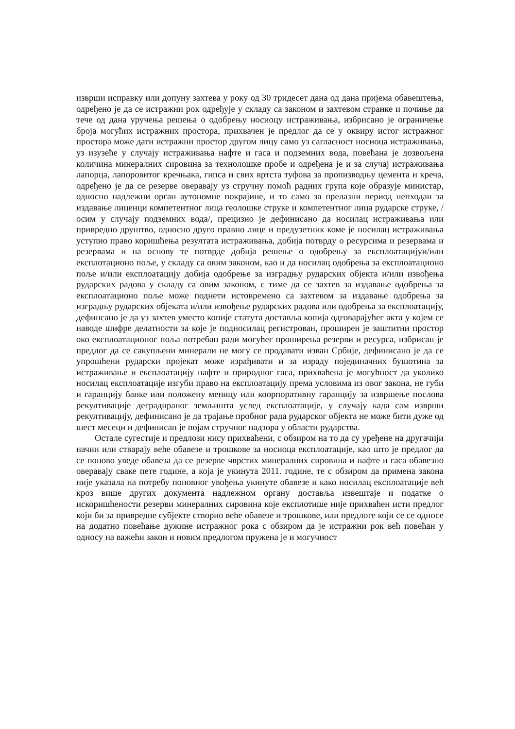изврши исправку или допуну захтева у року од 30 тридесет дана од дана пријема обавештења, одређено је да се истражни рок одређује у складу са законом и захтевом странке и почиње да тече од дана уручења решења о одобрењу носиоцу истраживања, избрисано је ограничење броја могућих истражних простора, прихвачен је предлог да се у оквиру истог истражног простора може дати истражни простор другом лицу само уз сагласност носиоца истраживања, уз изузеће у случају истраживања нафте и гаса и подземних вода, повећана је дозвољена количина минералних сировина за технолошке пробе и одређена је и за случај истраживања лапорца, лапоровитог кречњака, гипса и свих вртста туфова за пропизводњу цемента и креча, одређено је да се резерве оверавају уз стручну помоћ радних група које образује министар, односно надлежни орган аутономне покрајине, и то само за прелазни период непходан за издавање лиценци компетентног лица геолошке струке и компетентног лица рударске струке, /осим у случају подземних вода/, прецизно је дефинисано да носилац истраживања или привредно друштво, односно друго правно лице и предузетник коме је носилац истраживања уступио право коришћења резултата истраживања, добија потврду о ресурсима и резервама и резервама и на основу те потврде добија решење о одобрењу за експлоатацијуи/или експлотационо поље, у складу са овим законом, као и да носилац одобрења за експлоатационо поље и/или експлоатацију добија одобрење за изградњу рударских објекта и/или извођења рударских радова у складу са овим законом, с тиме да се захтев за издавање одобрења за експлоатационо поље може поднети истовремено са захтевом за издавање одобрења за изградњу рударских објеката и/или извођење рударских радова или одобрења за експлоатацију, дефинсано је да уз захтев уместо копије статута доставља копија одговарајућег акта у којем се наводе шифре делатности за које је подносилац регистрован, проширен је заштитни простор око експлоатационог поља потребан ради могућег проширења резерви и ресурса, избрисан је предлог да се сакупљени минерали не могу се продавати изван Србије, дефинисано је да се упрошћени рударски пројекат може израђивати и за израду појединачних бушотина за истраживање и експлоатацију нафте и природног гаса, прихваћена је могућност да уколико носилац експлоатације изгуби право на експлоатацију према условима из овог закона, не губи и гаранцију банке или положену меницу или коорпоративну гаранцију за извршење послова рекултивације деградираног земљишта услед експлоатације, у случају када сам изврши рекултивацију, дефинисано је да трајање пробног рада рударског објекта не може бити дуже од шест месеци и дефинисан је појам стручног надзора у области рударства.
Остале сугестије и предлози нису прихваћени, с обзиром на то да су уређене на другачији начин или стварају веће обавезе и трошкове за носиоца експлоатације, као што је предлог да се поново уведе обавеза да се резерве чврстих минералних сировина и нафте и гаса обавезно оверавају сваке пете године, а која је укинута 2011. године, те с обзиром да примена закона није указала на потребу поновног увођења укинуте обавезе и како носилац експлоатације већ кроз више других документа надлежном органу доставља извештаје и податке о искоришћености резерви минералних сировина које експлотише није прихваћен исти предлог који би за привредне субјекте створио веће обавезе и трошкове, или предлоге који се се односе на додатно повећање дужине истражног рока с обзиром да је истражни рок већ повећан у односу на важећи закон и новим предлогом пружена је и могучност